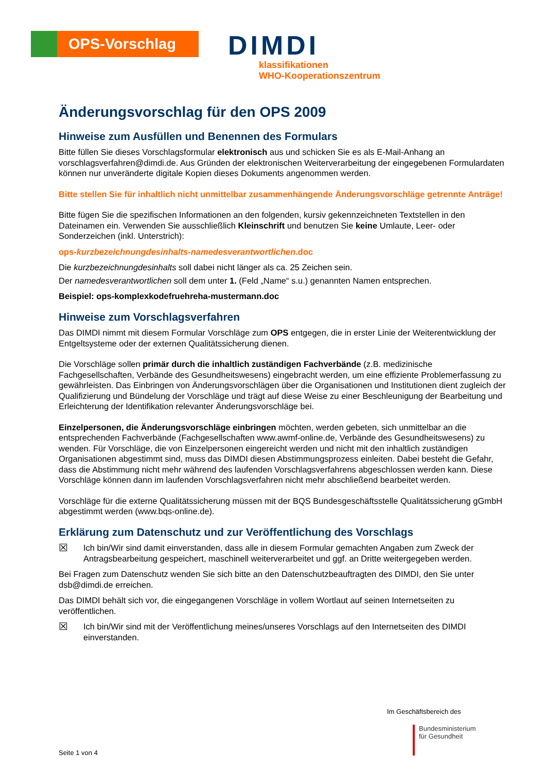OPS-Vorschlag
DIMDI
klassifikationen
WHO-Kooperationszentrum
Änderungsvorschlag für den OPS 2009
Hinweise zum Ausfüllen und Benennen des Formulars
Bitte füllen Sie dieses Vorschlagsformular elektronisch aus und schicken Sie es als E-Mail-Anhang an vorschlagsverfahren@dimdi.de. Aus Gründen der elektronischen Weiterverarbeitung der eingegebenen Formulardaten können nur unveränderte digitale Kopien dieses Dokuments angenommen werden.
Bitte stellen Sie für inhaltlich nicht unmittelbar zusammenhängende Änderungsvorschläge getrennte Anträge!
Bitte fügen Sie die spezifischen Informationen an den folgenden, kursiv gekennzeichneten Textstellen in den Dateinamen ein. Verwenden Sie ausschließlich Kleinschrift und benutzen Sie keine Umlaute, Leer- oder Sonderzeichen (inkl. Unterstrich):
ops-kurzbezeichnungdesinhalts-namedesverantwortlichen.doc
Die kurzbezeichnungdesinhalts soll dabei nicht länger als ca. 25 Zeichen sein.
Der namedesverantwortlichen soll dem unter 1. (Feld „Name“ s.u.) genannten Namen entsprechen.
Beispiel: ops-komplexkodefruehreha-mustermann.doc
Hinweise zum Vorschlagsverfahren
Das DIMDI nimmt mit diesem Formular Vorschläge zum OPS entgegen, die in erster Linie der Weiterentwicklung der Entgeltsysteme oder der externen Qualitätssicherung dienen.
Die Vorschläge sollen primär durch die inhaltlich zuständigen Fachverbände (z.B. medizinische Fachgesellschaften, Verbände des Gesundheitswesens) eingebracht werden, um eine effiziente Problemerfassung zu gewährleisten. Das Einbringen von Änderungsvorschlägen über die Organisationen und Institutionen dient zugleich der Qualifizierung und Bündelung der Vorschläge und trägt auf diese Weise zu einer Beschleunigung der Bearbeitung und Erleichterung der Identifikation relevanter Änderungsvorschläge bei.
Einzelpersonen, die Änderungsvorschläge einbringen möchten, werden gebeten, sich unmittelbar an die entsprechenden Fachverbände (Fachgesellschaften www.awmf-online.de, Verbände des Gesundheitswesens) zu wenden. Für Vorschläge, die von Einzelpersonen eingereicht werden und nicht mit den inhaltlich zuständigen Organisationen abgestimmt sind, muss das DIMDI diesen Abstimmungsprozess einleiten. Dabei besteht die Gefahr, dass die Abstimmung nicht mehr während des laufenden Vorschlagsverfahrens abgeschlossen werden kann. Diese Vorschläge können dann im laufenden Vorschlagsverfahren nicht mehr abschließend bearbeitet werden.
Vorschläge für die externe Qualitätssicherung müssen mit der BQS Bundesgeschäftsstelle Qualitätssicherung gGmbH abgestimmt werden (www.bqs-online.de).
Erklärung zum Datenschutz und zur Veröffentlichung des Vorschlags
☒ Ich bin/Wir sind damit einverstanden, dass alle in diesem Formular gemachten Angaben zum Zweck der Antragsbearbeitung gespeichert, maschinell weiterverarbeitet und ggf. an Dritte weitergegeben werden.
Bei Fragen zum Datenschutz wenden Sie sich bitte an den Datenschutzbeauftragten des DIMDI, den Sie unter dsb@dimdi.de erreichen.
Das DIMDI behält sich vor, die eingegangenen Vorschläge in vollem Wortlaut auf seinen Internetseiten zu veröffentlichen.
☒ Ich bin/Wir sind mit der Veröffentlichung meines/unseres Vorschlags auf den Internetseiten des DIMDI einverstanden.
Im Geschäftsbereich des
Bundesministerium
für Gesundheit
Seite 1 von 4